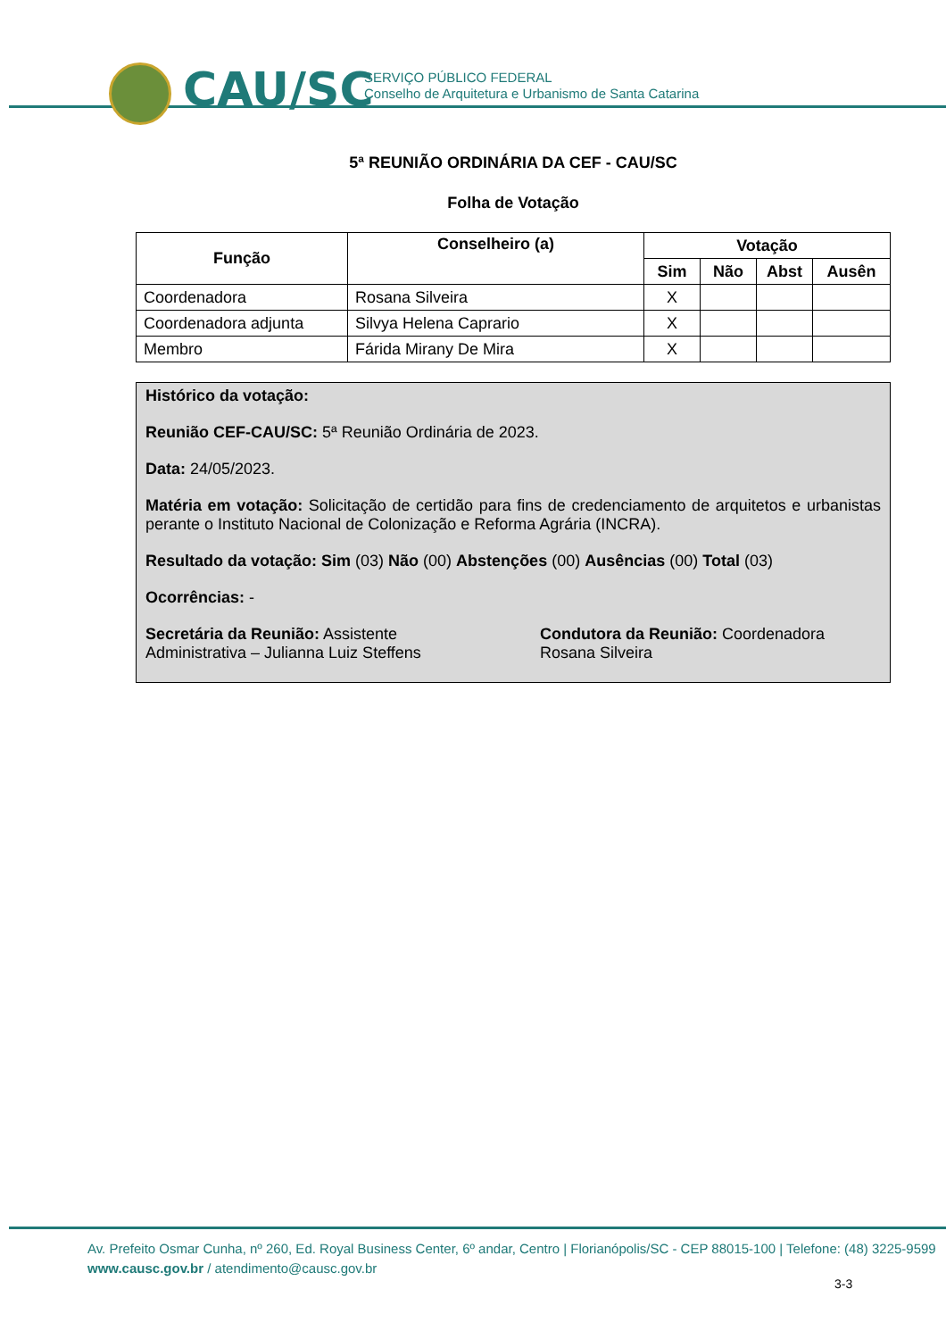CAU/SC
SERVIÇO PÚBLICO FEDERAL
Conselho de Arquitetura e Urbanismo de Santa Catarina
5ª REUNIÃO ORDINÁRIA DA CEF - CAU/SC
Folha de Votação
| Função | Conselheiro (a) | Votação | | | |
| --- | --- | --- | --- | --- | --- |
| | | Sim | Não | Abst | Ausên |
| Coordenadora | Rosana Silveira | X | | | |
| Coordenadora adjunta | Silvya Helena Caprario | X | | | |
| Membro | Fárida Mirany De Mira | X | | | |
Histórico da votação:
Reunião CEF-CAU/SC: 5ª Reunião Ordinária de 2023.
Data: 24/05/2023.
Matéria em votação: Solicitação de certidão para fins de credenciamento de arquitetos e urbanistas perante o Instituto Nacional de Colonização e Reforma Agrária (INCRA).
Resultado da votação: Sim (03) Não (00) Abstenções (00) Ausências (00) Total (03)
Ocorrências: -
Secretária da Reunião: Assistente Administrativa – Julianna Luiz Steffens
Condutora da Reunião: Coordenadora Rosana Silveira
Av. Prefeito Osmar Cunha, nº 260, Ed. Royal Business Center, 6º andar, Centro | Florianópolis/SC - CEP 88015-100 | Telefone: (48) 3225-9599
www.causc.gov.br / atendimento@causc.gov.br
3-3